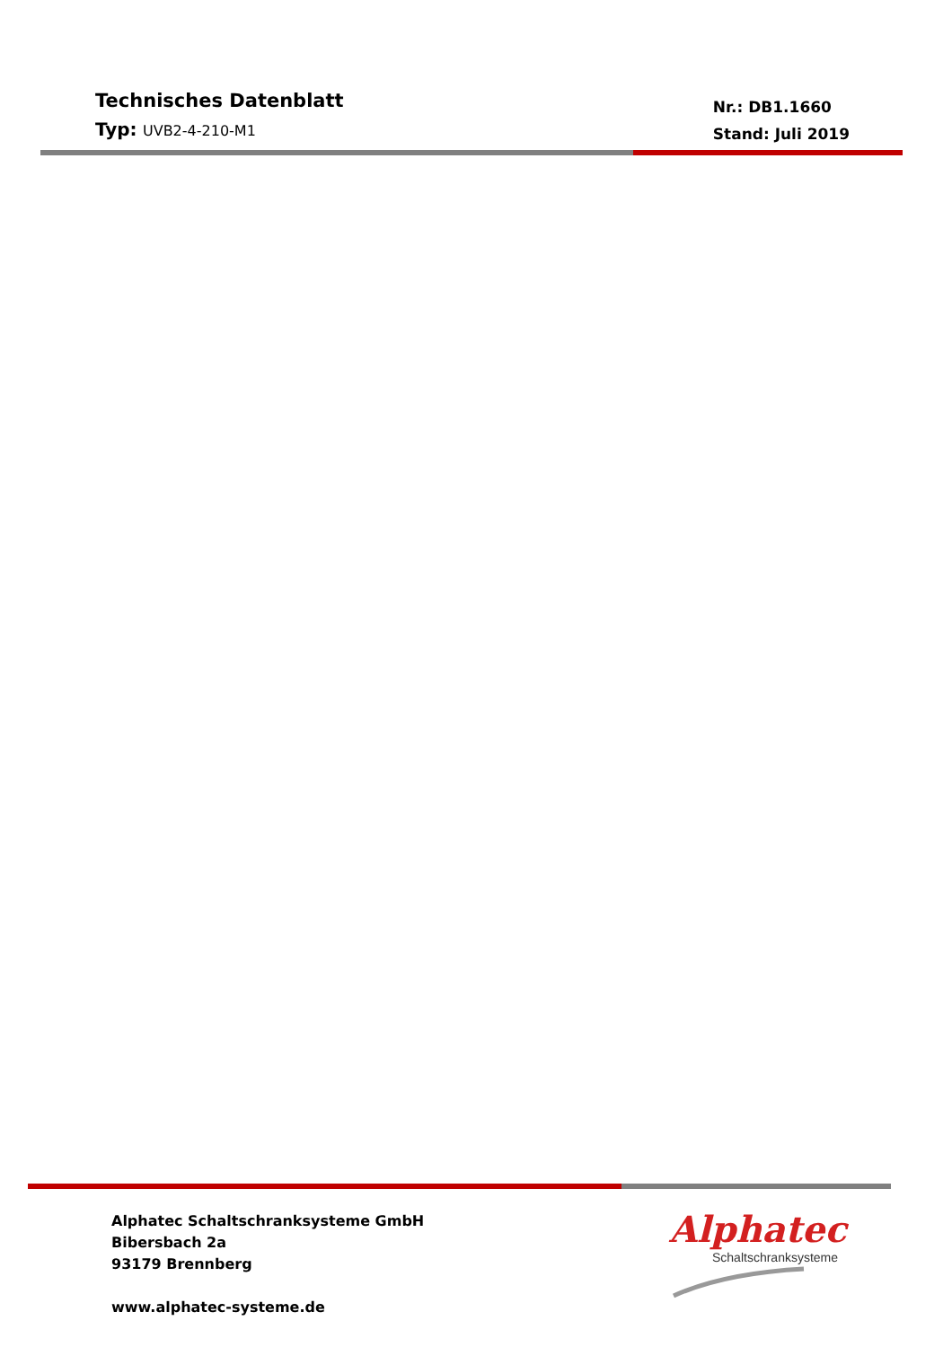Technisches Datenblatt
Typ: UVB2-4-210-M1
Nr.: DB1.1660
Stand: Juli 2019
Alphatec Schaltschranksysteme GmbH
Bibersbach 2a
93179 Brennberg
www.alphatec-systeme.de
Alphatec
Schaltschranksysteme